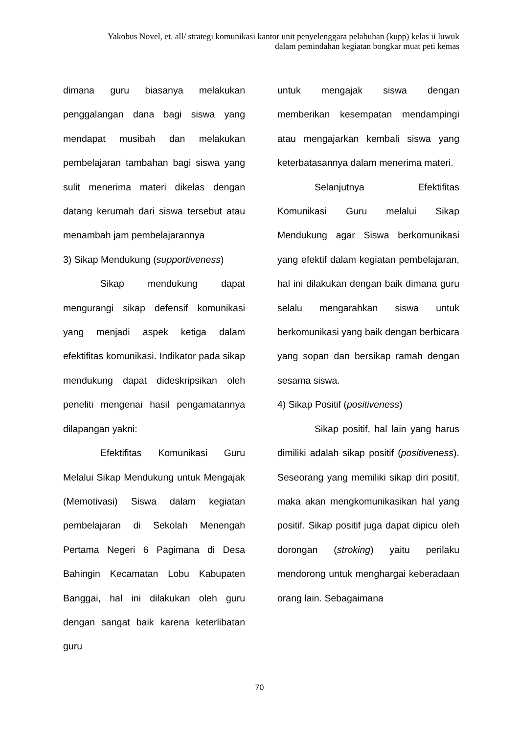Yakobus Novel, et. all/ strategi komunikasi kantor unit penyelenggara pelabuhan (kupp) kelas ii luwuk dalam pemindahan kegiatan bongkar muat peti kemas
dimana guru biasanya melakukan penggalangan dana bagi siswa yang mendapat musibah dan melakukan pembelajaran tambahan bagi siswa yang sulit menerima materi dikelas dengan datang kerumah dari siswa tersebut atau menambah jam pembelajarannya
3) Sikap Mendukung (supportiveness)
Sikap mendukung dapat mengurangi sikap defensif komunikasi yang menjadi aspek ketiga dalam efektifitas komunikasi. Indikator pada sikap mendukung dapat dideskripsikan oleh peneliti mengenai hasil pengamatannya dilapangan yakni:
Efektifitas Komunikasi Guru Melalui Sikap Mendukung untuk Mengajak (Memotivasi) Siswa dalam kegiatan pembelajaran di Sekolah Menengah Pertama Negeri 6 Pagimana di Desa Bahingin Kecamatan Lobu Kabupaten Banggai, hal ini dilakukan oleh guru dengan sangat baik karena keterlibatan guru
untuk mengajak siswa dengan memberikan kesempatan mendampingi atau mengajarkan kembali siswa yang keterbatasannya dalam menerima materi.
Selanjutnya Efektifitas Komunikasi Guru melalui Sikap Mendukung agar Siswa berkomunikasi yang efektif dalam kegiatan pembelajaran, hal ini dilakukan dengan baik dimana guru selalu mengarahkan siswa untuk berkomunikasi yang baik dengan berbicara yang sopan dan bersikap ramah dengan sesama siswa.
4) Sikap Positif (positiveness)
Sikap positif, hal lain yang harus dimiliki adalah sikap positif (positiveness). Seseorang yang memiliki sikap diri positif, maka akan mengkomunikasikan hal yang positif. Sikap positif juga dapat dipicu oleh dorongan (stroking) yaitu perilaku mendorong untuk menghargai keberadaan orang lain. Sebagaimana
70